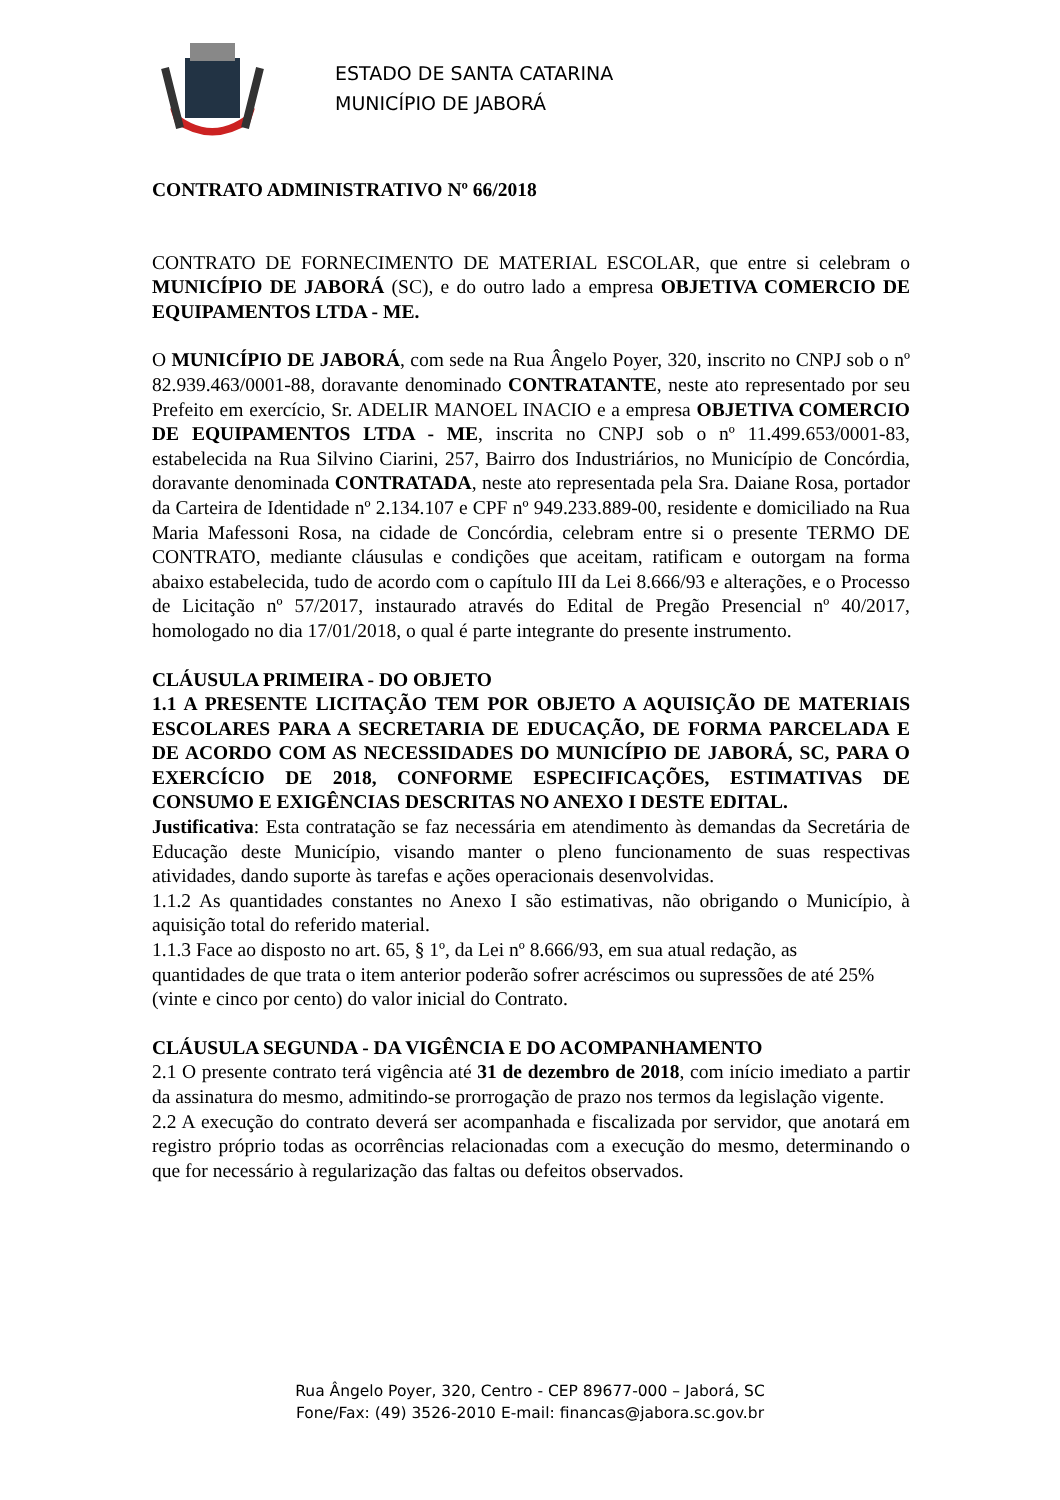ESTADO DE SANTA CATARINA
MUNICÍPIO DE JABORÁ
CONTRATO ADMINISTRATIVO Nº 66/2018
CONTRATO DE FORNECIMENTO DE MATERIAL ESCOLAR, que entre si celebram o MUNICÍPIO DE JABORÁ (SC), e do outro lado a empresa OBJETIVA COMERCIO DE EQUIPAMENTOS LTDA - ME.
O MUNICÍPIO DE JABORÁ, com sede na Rua Ângelo Poyer, 320, inscrito no CNPJ sob o nº 82.939.463/0001-88, doravante denominado CONTRATANTE, neste ato representado por seu Prefeito em exercício, Sr. ADELIR MANOEL INACIO e a empresa OBJETIVA COMERCIO DE EQUIPAMENTOS LTDA - ME, inscrita no CNPJ sob o nº 11.499.653/0001-83, estabelecida na Rua Silvino Ciarini, 257, Bairro dos Industriários, no Município de Concórdia, doravante denominada CONTRATADA, neste ato representada pela Sra. Daiane Rosa, portador da Carteira de Identidade nº 2.134.107 e CPF nº 949.233.889-00, residente e domiciliado na Rua Maria Mafessoni Rosa, na cidade de Concórdia, celebram entre si o presente TERMO DE CONTRATO, mediante cláusulas e condições que aceitam, ratificam e outorgam na forma abaixo estabelecida, tudo de acordo com o capítulo III da Lei 8.666/93 e alterações, e o Processo de Licitação nº 57/2017, instaurado através do Edital de Pregão Presencial nº 40/2017, homologado no dia 17/01/2018, o qual é parte integrante do presente instrumento.
CLÁUSULA PRIMEIRA - DO OBJETO
1.1 A PRESENTE LICITAÇÃO TEM POR OBJETO A AQUISIÇÃO DE MATERIAIS ESCOLARES PARA A SECRETARIA DE EDUCAÇÃO, DE FORMA PARCELADA E DE ACORDO COM AS NECESSIDADES DO MUNICÍPIO DE JABORÁ, SC, PARA O EXERCÍCIO DE 2018, CONFORME ESPECIFICAÇÕES, ESTIMATIVAS DE CONSUMO E EXIGÊNCIAS DESCRITAS NO ANEXO I DESTE EDITAL.
Justificativa: Esta contratação se faz necessária em atendimento às demandas da Secretária de Educação deste Município, visando manter o pleno funcionamento de suas respectivas atividades, dando suporte às tarefas e ações operacionais desenvolvidas.
1.1.2 As quantidades constantes no Anexo I são estimativas, não obrigando o Município, à aquisição total do referido material.
1.1.3 Face ao disposto no art. 65, § 1º, da Lei nº 8.666/93, em sua atual redação, as quantidades de que trata o item anterior poderão sofrer acréscimos ou supressões de até 25% (vinte e cinco por cento) do valor inicial do Contrato.
CLÁUSULA SEGUNDA - DA VIGÊNCIA E DO ACOMPANHAMENTO
2.1 O presente contrato terá vigência até 31 de dezembro de 2018, com início imediato a partir da assinatura do mesmo, admitindo-se prorrogação de prazo nos termos da legislação vigente.
2.2 A execução do contrato deverá ser acompanhada e fiscalizada por servidor, que anotará em registro próprio todas as ocorrências relacionadas com a execução do mesmo, determinando o que for necessário à regularização das faltas ou defeitos observados.
Rua Ângelo Poyer, 320, Centro - CEP 89677-000 – Jaborá, SC
Fone/Fax: (49) 3526-2010 E-mail: financas@jabora.sc.gov.br